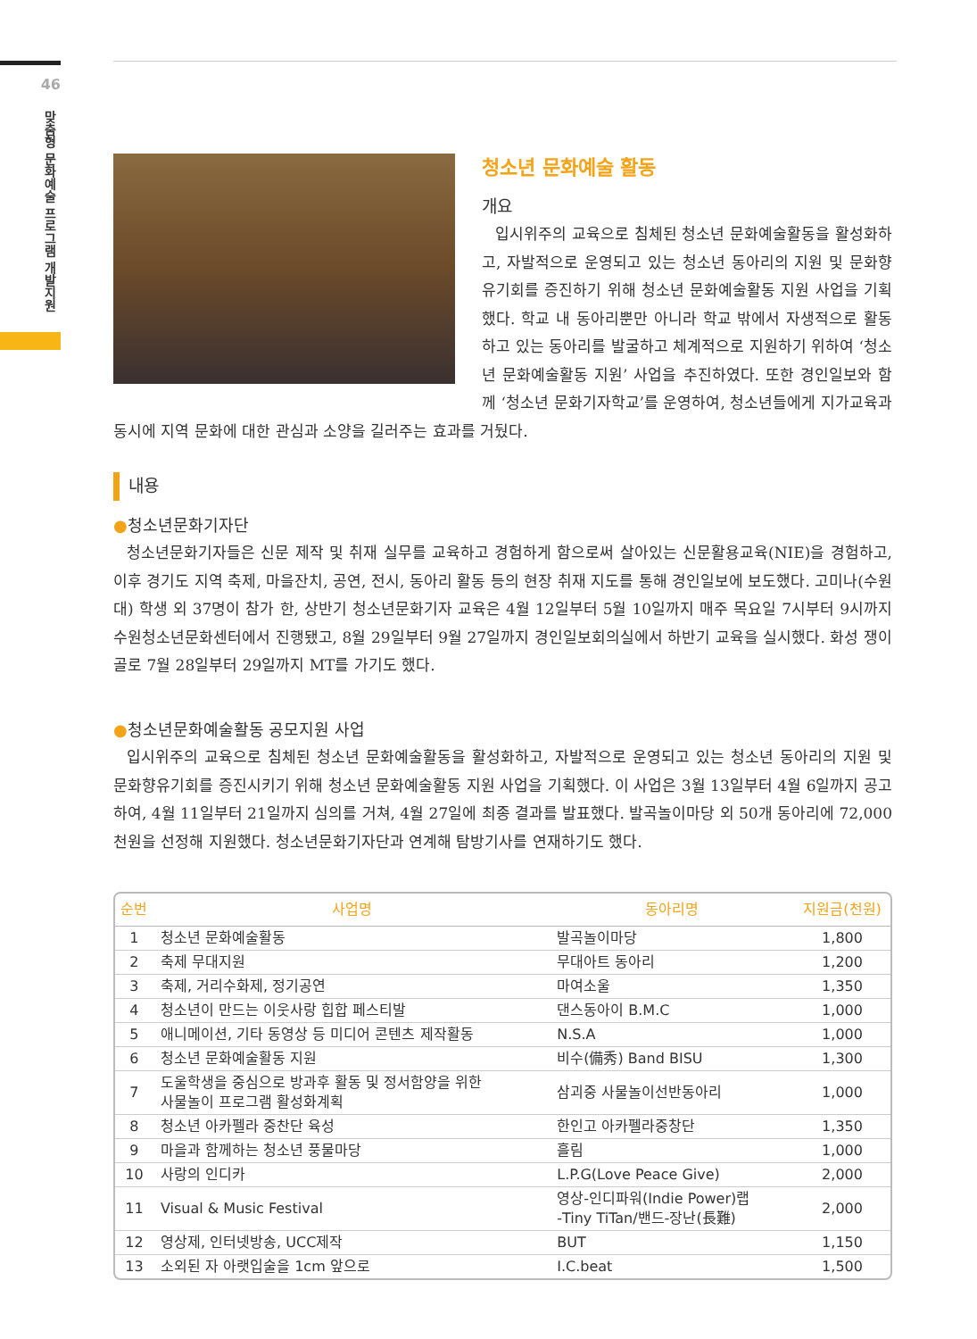46
맞춤형 문화예술 프로그램 개발지원
청소년 문화예술 활동
개요
입시위주의 교육으로 침체된 청소년 문화예술활동을 활성화하고, 자발적으로 운영되고 있는 청소년 동아리의 지원 및 문화향유기회를 증진하기 위해 청소년 문화예술활동 지원 사업을 기획했다. 학교 내 동아리뿐만 아니라 학교 밖에서 자생적으로 활동하고 있는 동아리를 발굴하고 체계적으로 지원하기 위하여 ‘청소년 문화예술활동 지원’ 사업을 추진하였다. 또한 경인일보와 함께 ‘청소년 문화기자학교’를 운영하여, 청소년들에게 지가교육과 동시에 지역 문화에 대한 관심과 소양을 길러주는 효과를 거뒀다.
내용
●청소년문화기자단
청소년문화기자들은 신문 제작 및 취재 실무를 교육하고 경험하게 함으로써 살아있는 신문활용교육(NIE)을 경험하고, 이후 경기도 지역 축제, 마을잔치, 공연, 전시, 동아리 활동 등의 현장 취재 지도를 통해 경인일보에 보도했다. 고미나(수원대) 학생 외 37명이 참가 한, 상반기 청소년문화기자 교육은 4월 12일부터 5월 10일까지 매주 목요일 7시부터 9시까지 수원청소년문화센터에서 진행됐고, 8월 29일부터 9월 27일까지 경인일보회의실에서 하반기 교육을 실시했다. 화성 쟁이골로 7월 28일부터 29일까지 MT를 가기도 했다.
●청소년문화예술활동 공모지원 사업
입시위주의 교육으로 침체된 청소년 문화예술활동을 활성화하고, 자발적으로 운영되고 있는 청소년 동아리의 지원 및 문화향유기회를 증진시키기 위해 청소년 문화예술활동 지원 사업을 기획했다. 이 사업은 3월 13일부터 4월 6일까지 공고하여, 4월 11일부터 21일까지 심의를 거쳐, 4월 27일에 최종 결과를 발표했다. 발곡놀이마당 외 50개 동아리에 72,000천원을 선정해 지원했다. 청소년문화기자단과 연계해 탐방기사를 연재하기도 했다.
| 순번 | 사업명 | 동아리명 | 지원금(천원) |
| --- | --- | --- | --- |
| 1 | 청소년 문화예술활동 | 발곡놀이마당 | 1,800 |
| 2 | 축제 무대지원 | 무대아트 동아리 | 1,200 |
| 3 | 축제, 거리수화제, 정기공연 | 마여소울 | 1,350 |
| 4 | 청소년이 만드는 이웃사랑 힙합 페스티발 | 댄스동아이 B.M.C | 1,000 |
| 5 | 애니메이션, 기타 동영상 등 미디어 콘텐츠 제작활동 | N.S.A | 1,000 |
| 6 | 청소년 문화예술활동 지원 | 비수(備秀) Band BISU | 1,300 |
| 7 | 도울학생을 중심으로 방과후 활동 및 정서함양을 위한 사물놀이 프로그램 활성화계획 | 삼괴중 사물놀이선반동아리 | 1,000 |
| 8 | 청소년 아카펠라 중찬단 육성 | 한인고 아카펠라중창단 | 1,350 |
| 9 | 마을과 함께하는 청소년 풍물마당 | 흘림 | 1,000 |
| 10 | 사랑의 인디카 | L.P.G(Love Peace Give) | 2,000 |
| 11 | Visual & Music Festival | 영상-인디파워(Indie Power)랩 -Tiny TiTan/밴드-장난(長難) | 2,000 |
| 12 | 영상제, 인터넷방송, UCC제작 | BUT | 1,150 |
| 13 | 소외된 자 아랫입술을 1cm 앞으로 | I.C.beat | 1,500 |